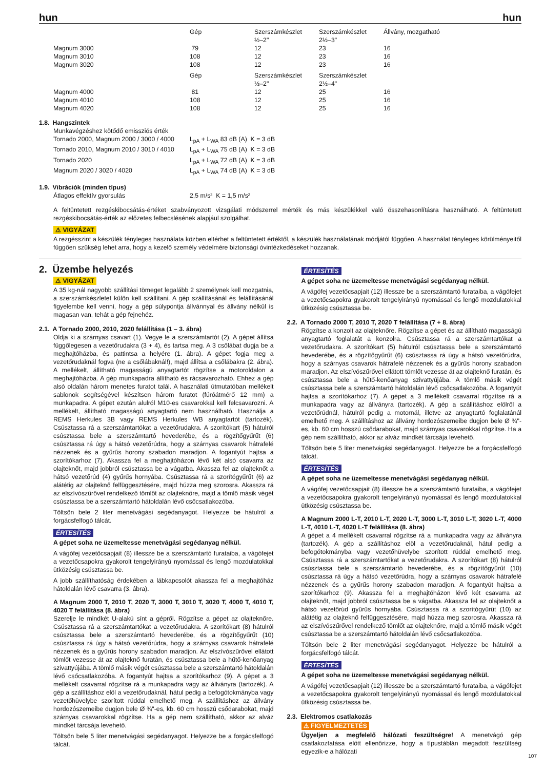hun hun
| | Gép | Szerszámkészlet ½–2" | Szerszámkészlet 2½–3" | Állvány, mozgatható |
| Magnum 3000 Magnum 3010 Magnum 3020 | 79 108 108 | 12 12 12 | 23 23 23 | 16 16 16 |
| | Gép | Szerszámkészlet ½–2" | Szerszámkészlet 2½–4" | |
| Magnum 4000 Magnum 4010 Magnum 4020 | 81 108 108 | 12 12 12 | 25 25 25 | 16 16 16 |
1.8. Hangszintek
| Munkavégzéshez kötődő emissziós érték | |
| Tornado 2000, Magnum 2000 / 3000 / 4000 | L<sub>pA</sub> + L<sub>WA</sub> 83 dB (A) K = 3 dB |
| Tornado 2010, Magnum 2010 / 3010 / 4010 | L<sub>pA</sub> + L<sub>WA</sub> 75 dB (A) K = 3 dB |
| Tornado 2020 | L<sub>pA</sub> + L<sub>WA</sub> 72 dB (A) K = 3 dB |
| Magnum 2020 / 3020 / 4020 | L<sub>pA</sub> + L<sub>WA</sub> 74 dB (A) K = 3 dB |
1.9. Vibrációk (minden típus)
| Átlagos effektív gyorsulás | 2,5 m/s² K = 1,5 m/s² |
A feltüntetett rezgéskibocsátás-értéket szabványozott vizsgálati módszerrel mérték és más készülékkel való összehasonlításra használható. A feltüntetett rezgéskibocsátás-érték az előzetes felbecslésének alapjául szolgálhat.
⚠ VIGYÁZAT
A rezgésszint a készülék tényleges használata közben eltérhet a feltüntetett értéktől, a készülék használatának módjától függően. A használat tényleges körülményeitől függően szükség lehet arra, hogy a kezelő személy védelmére biztonsági óvintézkedéseket hozzanak.
2. Üzembe helyezés
⚠ VIGYÁZAT
A 35 kg-nál nagyobb szállítási tömeget legalább 2 személynek kell mozgatnia, a szerszámkészletet külön kell szállítani. A gép szállításánál és felállításánál figyelembe kell venni, hogy a gép súlypontja állvánnyal és állvány nélkül is magasan van, tehát a gép fejnehéz.
2.1. A Tornado 2000, 2010, 2020 felállítása (1 – 3. ábra)
Oldja ki a szárnyas csavart (1). Vegye le a szerszámtartót (2). A gépet állítsa függőlegesen a vezetőrudakra (3 + 4), és tartsa meg. A 3 csőlábat dugja be a meghajtóházba, és pattintsa a helyére (1. ábra). A gépet fogja meg a vezetőrudaknál fogva (ne a csőlábaknál!), majd állítsa a csőlábakra (2. ábra). A mellékelt, állítható magasságú anyagtartót rögzítse a motoroldalon a meghajtóházba. A gép munkapadra állítható és rácsavarozható. Ehhez a gép alsó oldalán három menetes furatot talál. A használati útmutatóban mellékelt sablonok segítségével készítsen három furatot (fúróátmérő 12 mm) a munkapadra. A gépet ezután alulról M10-es csavarokkal kell felcsavarozni. A mellékelt, állítható magasságú anyagtartó nem használható. Használja a REMS Herkules 3B vagy REMS Herkules WB anyagtartót (tartozék). Csúsztassa rá a szerszámtartókat a vezetőrudakra. A szorítókart (5) hátulról csúsztassa bele a szerszámtartó hevederébe, és a rögzítőgyűrűt (6) csúsztassa rá úgy a hátsó vezetőrúdra, hogy a szárnyas csavarok hátrafelé nézzenek és a gyűrűs horony szabadon maradjon. A fogantyút hajtsa a szorítókarhoz (7). Akassza fel a meghajtóházon lévő két alsó csavarra az olajteknőt, majd jobbról csúsztassa be a vágatba. Akassza fel az olajteknőt a hátsó vezetőrúd (4) gyűrűs hornyába. Csúsztassa rá a szorítógyűrűt (6) az alátétig az olajteknő felfüggesztésére, majd húzza meg szorosra. Akassza rá az elszívószűrővel rendelkező tömlőt az olajteknőre, majd a tömlő másik végét csúsztassa be a szerszámtartó hátoldalán lévő csőcsatlakozóba.
Töltsön bele 2 liter menetvágási segédanyagot. Helyezze be hátulról a forgácsfelfogó tálcát.
ÉRTESÍTÉS
A gépet soha ne üzemeltesse menetvágási segédanyag nélkül.
A vágófej vezetőcsapjait (8) illessze be a szerszámtartó furataiba, a vágófejet a vezetőcsapokra gyakorolt tengelyirányú nyomással és lengő mozdulatokkal ütközésig csúsztassa be.
A jobb szállíthatóság érdekében a lábkapcsolót akassza fel a meghajtóház hátoldalán lévő csavarra (3. ábra).
A Magnum 2000 T, 2010 T, 2020 T, 3000 T, 3010 T, 3020 T, 4000 T, 4010 T, 4020 T felállítása (8. ábra)
Szerelje le mindkét U-alakú sínt a gépről. Rögzítse a gépet az olajteknőre. Csúsztassa rá a szerszámtartókat a vezetőrudakra. A szorítókart (8) hátulról csúsztassa bele a szerszámtartó hevederébe, és a rögzítőgyűrűt (10) csúsztassa rá úgy a hátsó vezetőrúdra, hogy a szárnyas csavarok hátrafelé nézzenek és a gyűrűs horony szabadon maradjon. Az elszívószűrővel ellátott tömlőt vezesse át az olajteknő furatán, és csúsztassa bele a hűtő-kenőanyag szivattyújába. A tömlő másik végét csúsztassa bele a szerszámtartó hátoldalán lévő csőcsatlakozóba. A fogantyút hajtsa a szorítókarhoz (9). A gépet a 3 mellékelt csavarral rögzítse rá a munkapadra vagy az állványra (tartozék). A gép a szállításhoz elöl a vezetőrudaknál, hátul pedig a befogótokmányba vagy vezetőhüvelybe szorított rúddal emelhető meg. A szállításhoz az állvány hordozószemeibe dugjon bele Ø ¾"-es, kb. 60 cm hosszú csődarabokat, majd szárnyas csavarokkal rögzítse. Ha a gép nem szállítható, akkor az alváz mindkét tárcsája levehető.
Töltsön bele 5 liter menetvágási segédanyagot. Helyezze be a forgácsfelfogó tálcát.
ÉRTESÍTÉS
A gépet soha ne üzemeltesse menetvágási segédanyag nélkül.
A vágófej vezetőcsapjait (12) illessze be a szerszámtartó furataiba, a vágófejet a vezetőcsapokra gyakorolt tengelyirányú nyomással és lengő mozdulatokkal ütközésig csúsztassa be.
2.2. A Tornado 2000 T, 2010 T, 2020 T felállítása (7 + 8. ábra)
Rögzítse a konzolt az olajteknőre. Rögzítse a gépet és az állítható magasságú anyagtartó foglalatát a konzolra. Csúsztassa rá a szerszámtartókat a vezetőrudakra. A szorítókart (5) hátulról csúsztassa bele a szerszámtartó hevederébe, és a rögzítőgyűrűt (6) csúsztassa rá úgy a hátsó vezetőrúdra, hogy a szárnyas csavarok hátrafelé nézzenek és a gyűrűs horony szabadon maradjon. Az elszívószűrővel ellátott tömlőt vezesse át az olajteknő furatán, és csúsztassa bele a hűtő-kenőanyag szivattyújába. A tömlő másik végét csúsztassa bele a szerszámtartó hátoldalán lévő csőcsatlakozóba. A fogantyút hajtsa a szorítókarhoz (7). A gépet a 3 mellékelt csavarral rögzítse rá a munkapadra vagy az állványra (tartozék). A gép a szállításhoz elölről a vezetőrúdnál, hátulról pedig a motornál, illetve az anyagtartó foglalatánál emelhető meg. A szállításhoz az állvány hordozószemeibe dugjon bele Ø ¾"-es, kb. 60 cm hosszú csődarabokat, majd szárnyas csavarokkal rögzítse. Ha a gép nem szállítható, akkor az alváz mindkét tárcsája levehető.
Töltsön bele 5 liter menetvágási segédanyagot. Helyezze be a forgácsfelfogó tálcát.
ÉRTESÍTÉS
A gépet soha ne üzemeltesse menetvágási segédanyag nélkül.
A vágófej vezetőcsapjait (8) illessze be a szerszámtartó furataiba, a vágófejet a vezetőcsapokra gyakorolt tengelyirányú nyomással és lengő mozdulatokkal ütközésig csúsztassa be.
A Magnum 2000 L-T, 2010 L-T, 2020 L-T, 3000 L-T, 3010 L-T, 3020 L-T, 4000 L-T, 4010 L-T, 4020 L-T felállítása (8. ábra)
A gépet a 4 mellékelt csavarral rögzítse rá a munkapadra vagy az állványra (tartozék). A gép a szállításhoz elöl a vezetőrudaknál, hátul pedig a befogótokmányba vagy vezetőhüvelybe szorított rúddal emelhető meg. Csúsztassa rá a szerszámtartókat a vezetőrudakra. A szorítókart (8) hátulról csúsztassa bele a szerszámtartó hevederébe, és a rögzítőgyűrűt (10) csúsztassa rá úgy a hátsó vezetőrúdra, hogy a szárnyas csavarok hátrafelé nézzenek és a gyűrűs horony szabadon maradjon. A fogantyút hajtsa a szorítókarhoz (9). Akassza fel a meghajtóházon lévő két csavarra az olajteknőt, majd jobbról csúsztassa be a vágatba. Akassza fel az olajteknőt a hátsó vezetőrúd gyűrűs hornyába. Csúsztassa rá a szorítógyűrűt (10) az alátétig az olajteknő felfüggesztésére, majd húzza meg szorosra. Akassza rá az elszívószűrővel rendelkező tömlőt az olajteknőre, majd a tömlő másik végét csúsztassa be a szerszámtartó hátoldalán lévő csőcsatlakozóba.
Töltsön bele 2 liter menetvágási segédanyagot. Helyezze be hátulról a forgácsfelfogó tálcát.
ÉRTESÍTÉS
A gépet soha ne üzemeltesse menetvágási segédanyag nélkül.
A vágófej vezetőcsapjait (12) illessze be a szerszámtartó furataiba, a vágófejet a vezetőcsapokra gyakorolt tengelyirányú nyomással és lengő mozdulatokkal ütközésig csúsztassa be.
2.3. Elektromos csatlakozás
⚠ FIGYELMEZTETÉS
Ügyeljen a megfelelő hálózati feszültségre! A menetvágó gép csatlakoztatása előtt ellenőrizze, hogy a típustáblán megadott feszültség egyezik-e a hálózati
107